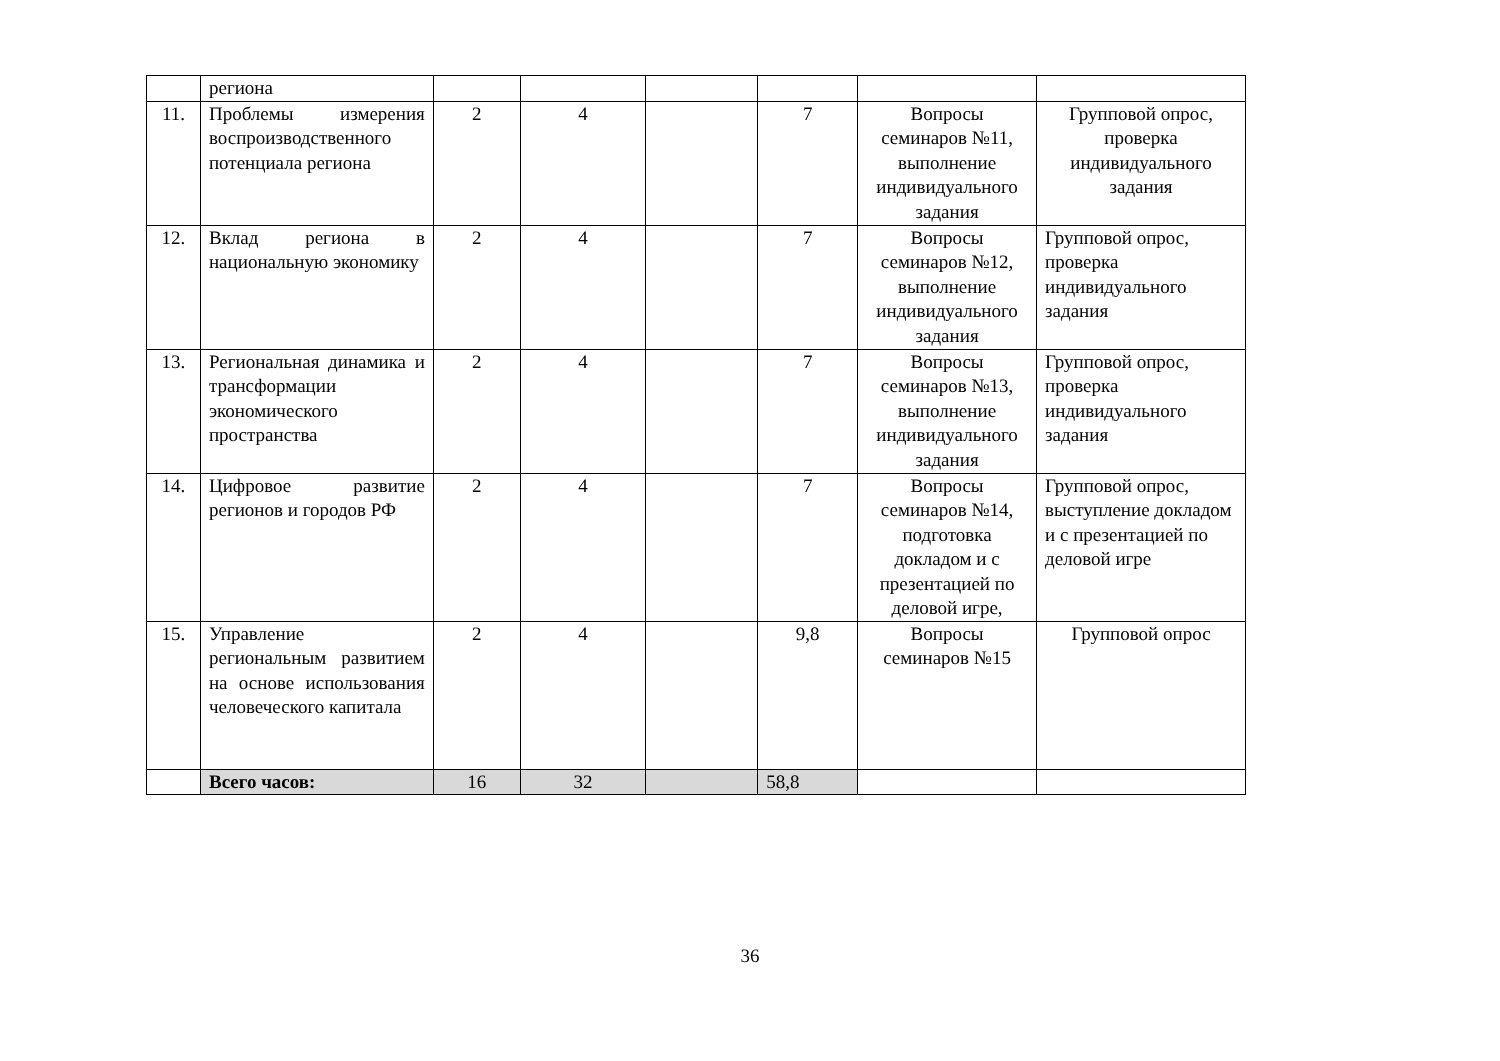| | региона | | | | | | |
| 11. | Проблемы измерения воспроизводственного потенциала региона | 2 | 4 | | 7 | Вопросы семинаров №11, выполнение индивидуального задания | Групповой опрос, проверка индивидуального задания |
| 12. | Вклад региона в национальную экономику | 2 | 4 | | 7 | Вопросы семинаров №12, выполнение индивидуального задания | Групповой опрос, проверка индивидуального задания |
| 13. | Региональная динамика и трансформации экономического пространства | 2 | 4 | | 7 | Вопросы семинаров №13, выполнение индивидуального задания | Групповой опрос, проверка индивидуального задания |
| 14. | Цифровое развитие регионов и городов РФ | 2 | 4 | | 7 | Вопросы семинаров №14, подготовка докладом и с презентацией по деловой игре, | Групповой опрос, выступление докладом и с презентацией по деловой игре |
| 15. | Управление региональным развитием на основе использования человеческого капитала | 2 | 4 | | 9,8 | Вопросы семинаров №15 | Групповой опрос |
| | Всего часов: | 16 | 32 | | 58,8 | | |
36